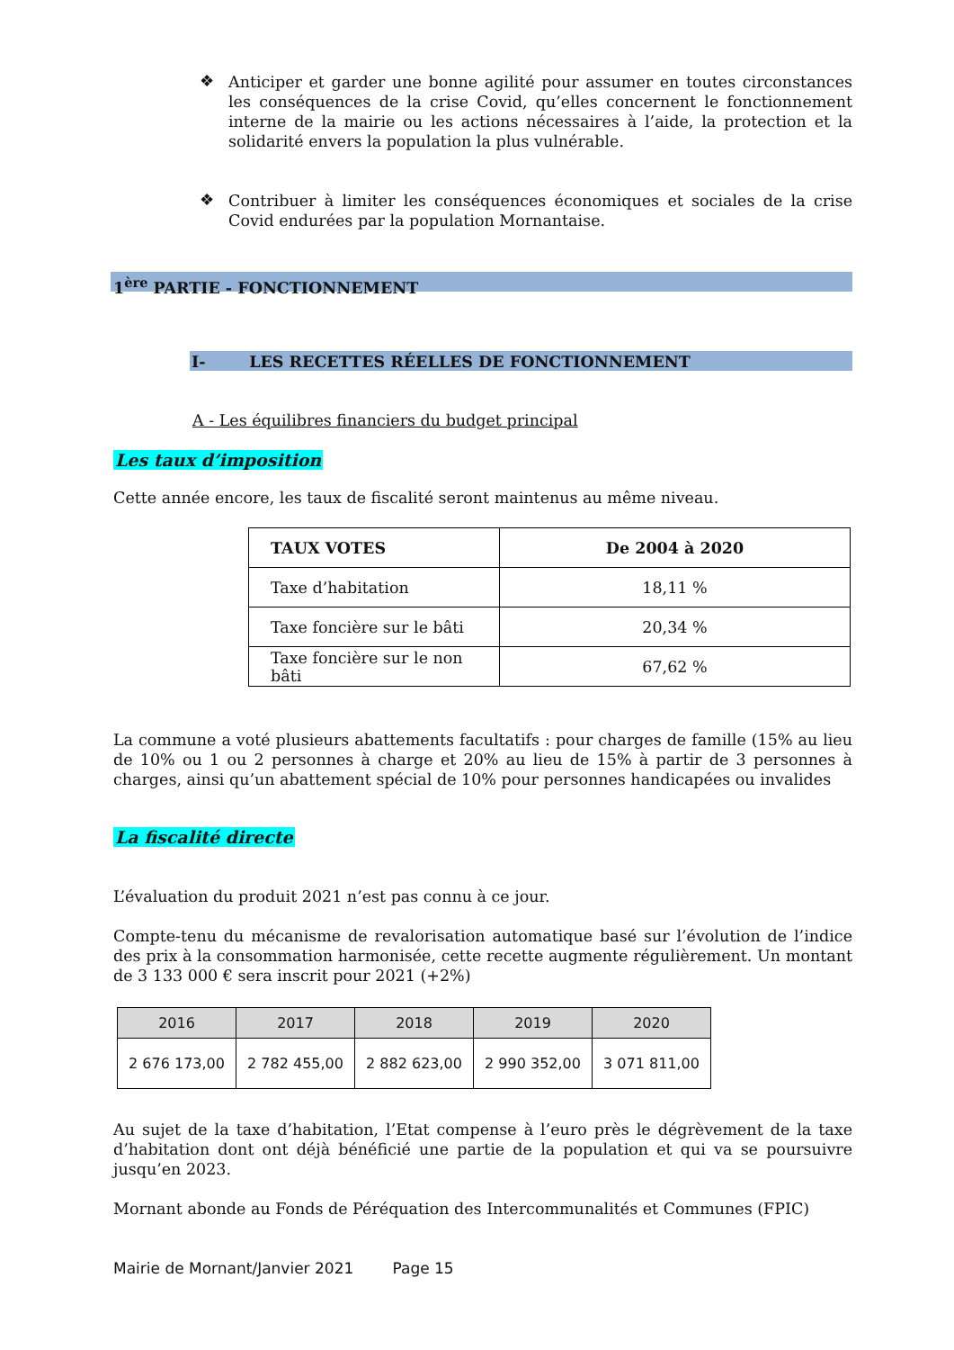❖
Anticiper et garder une bonne agilité pour assumer en toutes circonstances les conséquences de la crise Covid, qu’elles concernent le fonctionnement interne de la mairie ou les actions nécessaires à l’aide, la protection et la solidarité envers la population la plus vulnérable.
❖
Contribuer à limiter les conséquences économiques et sociales de la crise Covid endurées par la population Mornantaise.
1<sup>ère</sup> PARTIE - FONCTIONNEMENT
I- LES RECETTES RÉELLES DE FONCTIONNEMENT
A - Les équilibres financiers du budget principal
Les taux d’imposition
Cette année encore, les taux de fiscalité seront maintenus au même niveau.
| TAUX VOTES | De 2004 à 2020 |
| Taxe d’habitation | 18,11 % |
| Taxe foncière sur le bâti | 20,34 % |
| Taxe foncière sur le non bâti | 67,62 % |
La commune a voté plusieurs abattements facultatifs : pour charges de famille (15% au lieu de 10% ou 1 ou 2 personnes à charge et 20% au lieu de 15% à partir de 3 personnes à charges, ainsi qu’un abattement spécial de 10% pour personnes handicapées ou invalides
La fiscalité directe
L’évaluation du produit 2021 n’est pas connu à ce jour.
Compte-tenu du mécanisme de revalorisation automatique basé sur l’évolution de l’indice des prix à la consommation harmonisée, cette recette augmente régulièrement. Un montant de 3 133 000 € sera inscrit pour 2021 (+2%)
| 2016 | 2017 | 2018 | 2019 | 2020 |
| 2 676 173,00 | 2 782 455,00 | 2 882 623,00 | 2 990 352,00 | 3 071 811,00 |
Au sujet de la taxe d’habitation, l’Etat compense à l’euro près le dégrèvement de la taxe d’habitation dont ont déjà bénéficié une partie de la population et qui va se poursuivre jusqu’en 2023.
Mornant abonde au Fonds de Péréquation des Intercommunalités et Communes (FPIC)
Mairie de Mornant/Janvier 2021 Page 15